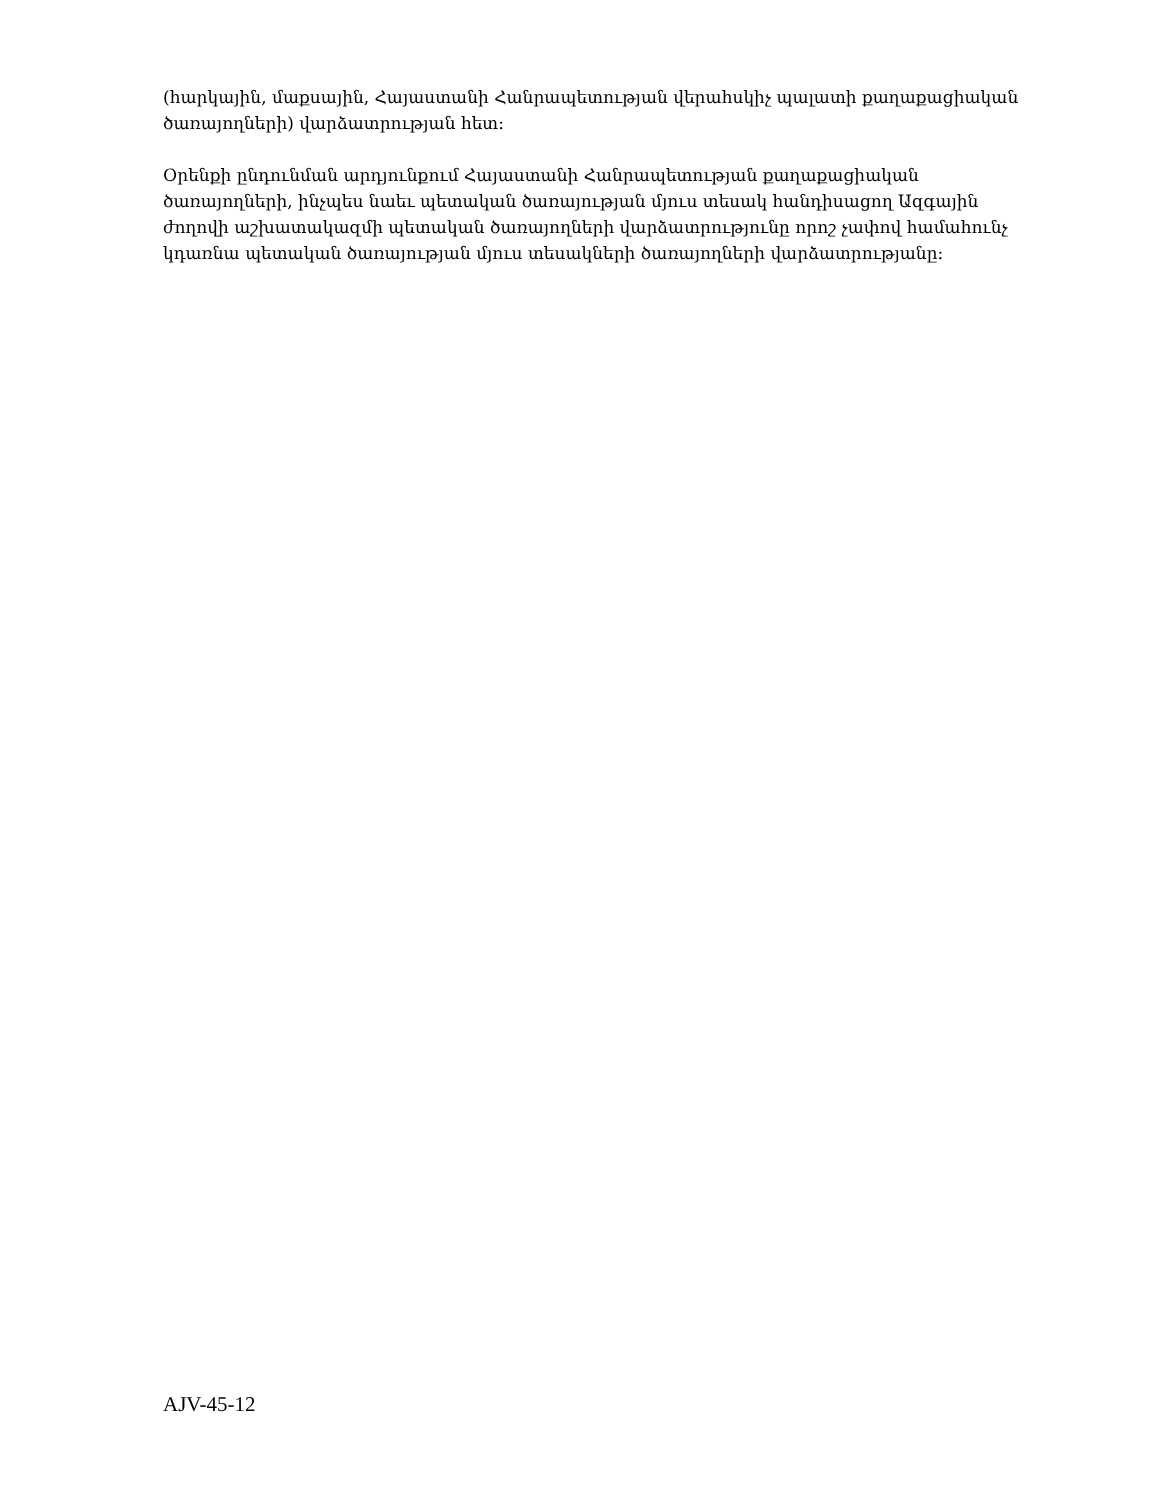(հարկային, մաքսային, Հայաստանի Հանրապետության վերահսկիչ պալատի քաղաքացիական ծառայողների) վարձատրության հետ:
Օրենքի ընդունման արդյունքում Հայաստանի Հանրապետության քաղաքացիական ծառայողների, ինչպես նաեւ պետական ծառայության մյուս տեսակ հանդիսացող Ազգային ժողովի աշխատակազմի պետական ծառայողների վարձատրությունը որոշ չափով համահունչ կդառնա պետական ծառայության մյուս տեսակների ծառայողների վարձատրությանը:
AJV-45-12